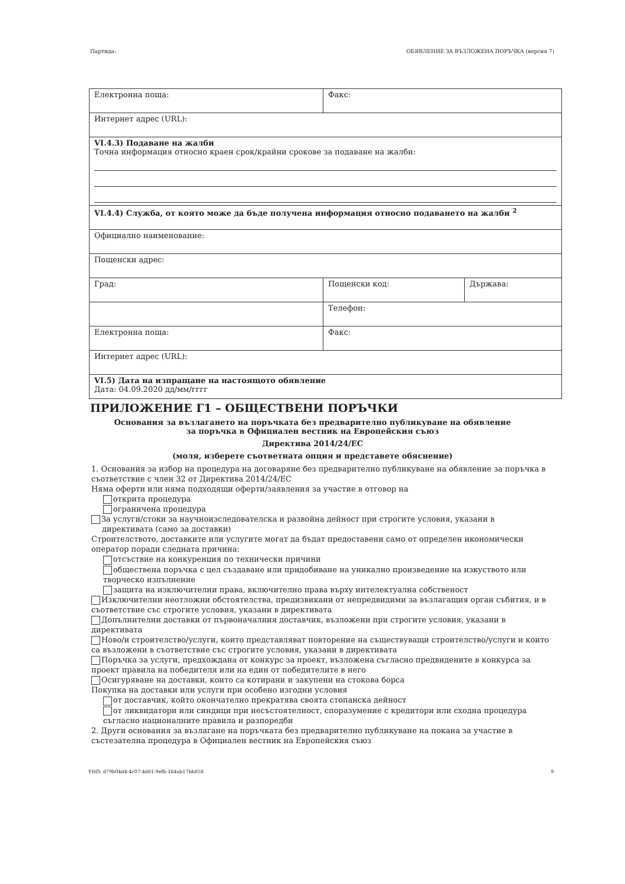Партида: ОБЯВЛЕНИЕ ЗА ВЪЗЛОЖЕНА ПОРЪЧКА (версия 7)
| Електронна поща: | Факс: | |
| Интернет адрес (URL): | | |
| VI.4.3) Подаване на жалби Точна информация относно краен срок/крайни срокове за подаване на жалби: | | |
| VI.4.4) Служба, от която може да бъде получена информация относно подаването на жалби <sup>2</sup> | | |
| Официално наименование: | | |
| Пощенски адрес: | | |
| Град: | Пощенски код: | Държава: |
| | Телефон: | |
| Електронна поща: | Факс: | |
| Интернет адрес (URL): | | |
| VI.5) Дата на изпращане на настоящото обявление Дата: 04.09.2020 дд/мм/гггг | | |
ПРИЛОЖЕНИЕ Г1 – ОБЩЕСТВЕНИ ПОРЪЧКИ
Основания за възлагането на поръчката без предварително публикуване на обявление
за поръчка в Официален вестник на Европейския съюз
Директива 2014/24/ЕС
(моля, изберете съответната опция и представете обяснение)
1. Основания за избор на процедура на договаряне без предварително публикуване на обявление за поръчка в съответствие с член 32 от Директива 2014/24/ЕС
Няма оферти или няма подходящи оферти/заявления за участие в отговор на
открита процедура
ограничена процедура
За услуги/стоки за научноизследователска и развойна дейност при строгите условия, указани в директивата (само за доставки)
Строителството, доставките или услугите могат да бъдат предоставени само от определен икономически оператор поради следната причина:
отсъствие на конкуренция по технически причини
обществена поръчка с цел създаване или придобиване на уникално произведение на изкуството или творческо изпълнение
защита на изключителни права, включително права върху интелектуална собственост
Изключителни неотложни обстоятелства, предизвикани от непредвидими за възлагащия орган събития, и в съответствие със строгите условия, указани в директивата
Допълнителни доставки от първоначалния доставчик, възложени при строгите условия, указани в директивата
Ново/и строителство/услуги, които представляват повторение на съществуващи строителство/услуги и които са възложени в съответствие със строгите условия, указани в директивата
Поръчка за услуги, предхождана от конкурс за проект, възложена съгласно предвидените в конкурса за проект правила на победителя или на един от победителите в него
Осигуряване на доставки, които са котирани и закупени на стокова борса
Покупка на доставки или услуги при особено изгодни условия
от доставчик, който окончателно прекратява своята стопанска дейност
от ликвидатори или синдици при несъстоятелност, споразумение с кредитори или сходна процедура съгласно националните правила и разпоредби
2. Други основания за възлагане на поръчката без предварително публикуване на покана за участие в състезателна процедура в Официален вестник на Европейския съюз
УНП: d79b04d4-4c07-4d61-9efb-164ab17bb858 9